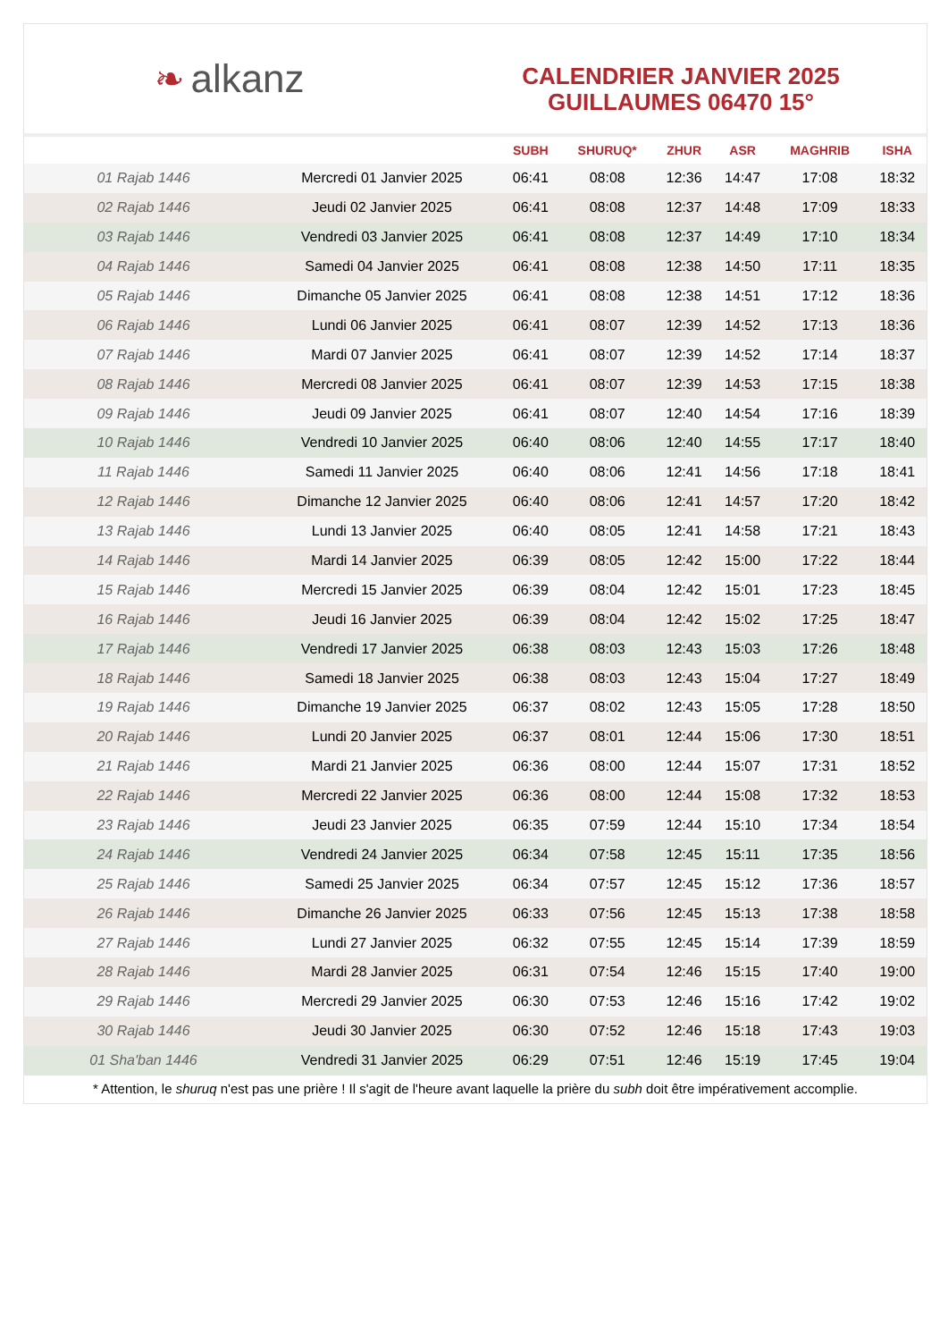❧ alkanz
CALENDRIER JANVIER 2025
GUILLAUMES 06470 15°
| | | SUBH | SHURUQ* | ZHUR | ASR | MAGHRIB | ISHA |
| --- | --- | --- | --- | --- | --- | --- | --- |
| 01 Rajab 1446 | Mercredi 01 Janvier 2025 | 06:41 | 08:08 | 12:36 | 14:47 | 17:08 | 18:32 |
| 02 Rajab 1446 | Jeudi 02 Janvier 2025 | 06:41 | 08:08 | 12:37 | 14:48 | 17:09 | 18:33 |
| 03 Rajab 1446 | Vendredi 03 Janvier 2025 | 06:41 | 08:08 | 12:37 | 14:49 | 17:10 | 18:34 |
| 04 Rajab 1446 | Samedi 04 Janvier 2025 | 06:41 | 08:08 | 12:38 | 14:50 | 17:11 | 18:35 |
| 05 Rajab 1446 | Dimanche 05 Janvier 2025 | 06:41 | 08:08 | 12:38 | 14:51 | 17:12 | 18:36 |
| 06 Rajab 1446 | Lundi 06 Janvier 2025 | 06:41 | 08:07 | 12:39 | 14:52 | 17:13 | 18:36 |
| 07 Rajab 1446 | Mardi 07 Janvier 2025 | 06:41 | 08:07 | 12:39 | 14:52 | 17:14 | 18:37 |
| 08 Rajab 1446 | Mercredi 08 Janvier 2025 | 06:41 | 08:07 | 12:39 | 14:53 | 17:15 | 18:38 |
| 09 Rajab 1446 | Jeudi 09 Janvier 2025 | 06:41 | 08:07 | 12:40 | 14:54 | 17:16 | 18:39 |
| 10 Rajab 1446 | Vendredi 10 Janvier 2025 | 06:40 | 08:06 | 12:40 | 14:55 | 17:17 | 18:40 |
| 11 Rajab 1446 | Samedi 11 Janvier 2025 | 06:40 | 08:06 | 12:41 | 14:56 | 17:18 | 18:41 |
| 12 Rajab 1446 | Dimanche 12 Janvier 2025 | 06:40 | 08:06 | 12:41 | 14:57 | 17:20 | 18:42 |
| 13 Rajab 1446 | Lundi 13 Janvier 2025 | 06:40 | 08:05 | 12:41 | 14:58 | 17:21 | 18:43 |
| 14 Rajab 1446 | Mardi 14 Janvier 2025 | 06:39 | 08:05 | 12:42 | 15:00 | 17:22 | 18:44 |
| 15 Rajab 1446 | Mercredi 15 Janvier 2025 | 06:39 | 08:04 | 12:42 | 15:01 | 17:23 | 18:45 |
| 16 Rajab 1446 | Jeudi 16 Janvier 2025 | 06:39 | 08:04 | 12:42 | 15:02 | 17:25 | 18:47 |
| 17 Rajab 1446 | Vendredi 17 Janvier 2025 | 06:38 | 08:03 | 12:43 | 15:03 | 17:26 | 18:48 |
| 18 Rajab 1446 | Samedi 18 Janvier 2025 | 06:38 | 08:03 | 12:43 | 15:04 | 17:27 | 18:49 |
| 19 Rajab 1446 | Dimanche 19 Janvier 2025 | 06:37 | 08:02 | 12:43 | 15:05 | 17:28 | 18:50 |
| 20 Rajab 1446 | Lundi 20 Janvier 2025 | 06:37 | 08:01 | 12:44 | 15:06 | 17:30 | 18:51 |
| 21 Rajab 1446 | Mardi 21 Janvier 2025 | 06:36 | 08:00 | 12:44 | 15:07 | 17:31 | 18:52 |
| 22 Rajab 1446 | Mercredi 22 Janvier 2025 | 06:36 | 08:00 | 12:44 | 15:08 | 17:32 | 18:53 |
| 23 Rajab 1446 | Jeudi 23 Janvier 2025 | 06:35 | 07:59 | 12:44 | 15:10 | 17:34 | 18:54 |
| 24 Rajab 1446 | Vendredi 24 Janvier 2025 | 06:34 | 07:58 | 12:45 | 15:11 | 17:35 | 18:56 |
| 25 Rajab 1446 | Samedi 25 Janvier 2025 | 06:34 | 07:57 | 12:45 | 15:12 | 17:36 | 18:57 |
| 26 Rajab 1446 | Dimanche 26 Janvier 2025 | 06:33 | 07:56 | 12:45 | 15:13 | 17:38 | 18:58 |
| 27 Rajab 1446 | Lundi 27 Janvier 2025 | 06:32 | 07:55 | 12:45 | 15:14 | 17:39 | 18:59 |
| 28 Rajab 1446 | Mardi 28 Janvier 2025 | 06:31 | 07:54 | 12:46 | 15:15 | 17:40 | 19:00 |
| 29 Rajab 1446 | Mercredi 29 Janvier 2025 | 06:30 | 07:53 | 12:46 | 15:16 | 17:42 | 19:02 |
| 30 Rajab 1446 | Jeudi 30 Janvier 2025 | 06:30 | 07:52 | 12:46 | 15:18 | 17:43 | 19:03 |
| 01 Sha'ban 1446 | Vendredi 31 Janvier 2025 | 06:29 | 07:51 | 12:46 | 15:19 | 17:45 | 19:04 |
* Attention, le shuruq n'est pas une prière ! Il s'agit de l'heure avant laquelle la prière du subh doit être impérativement accomplie.